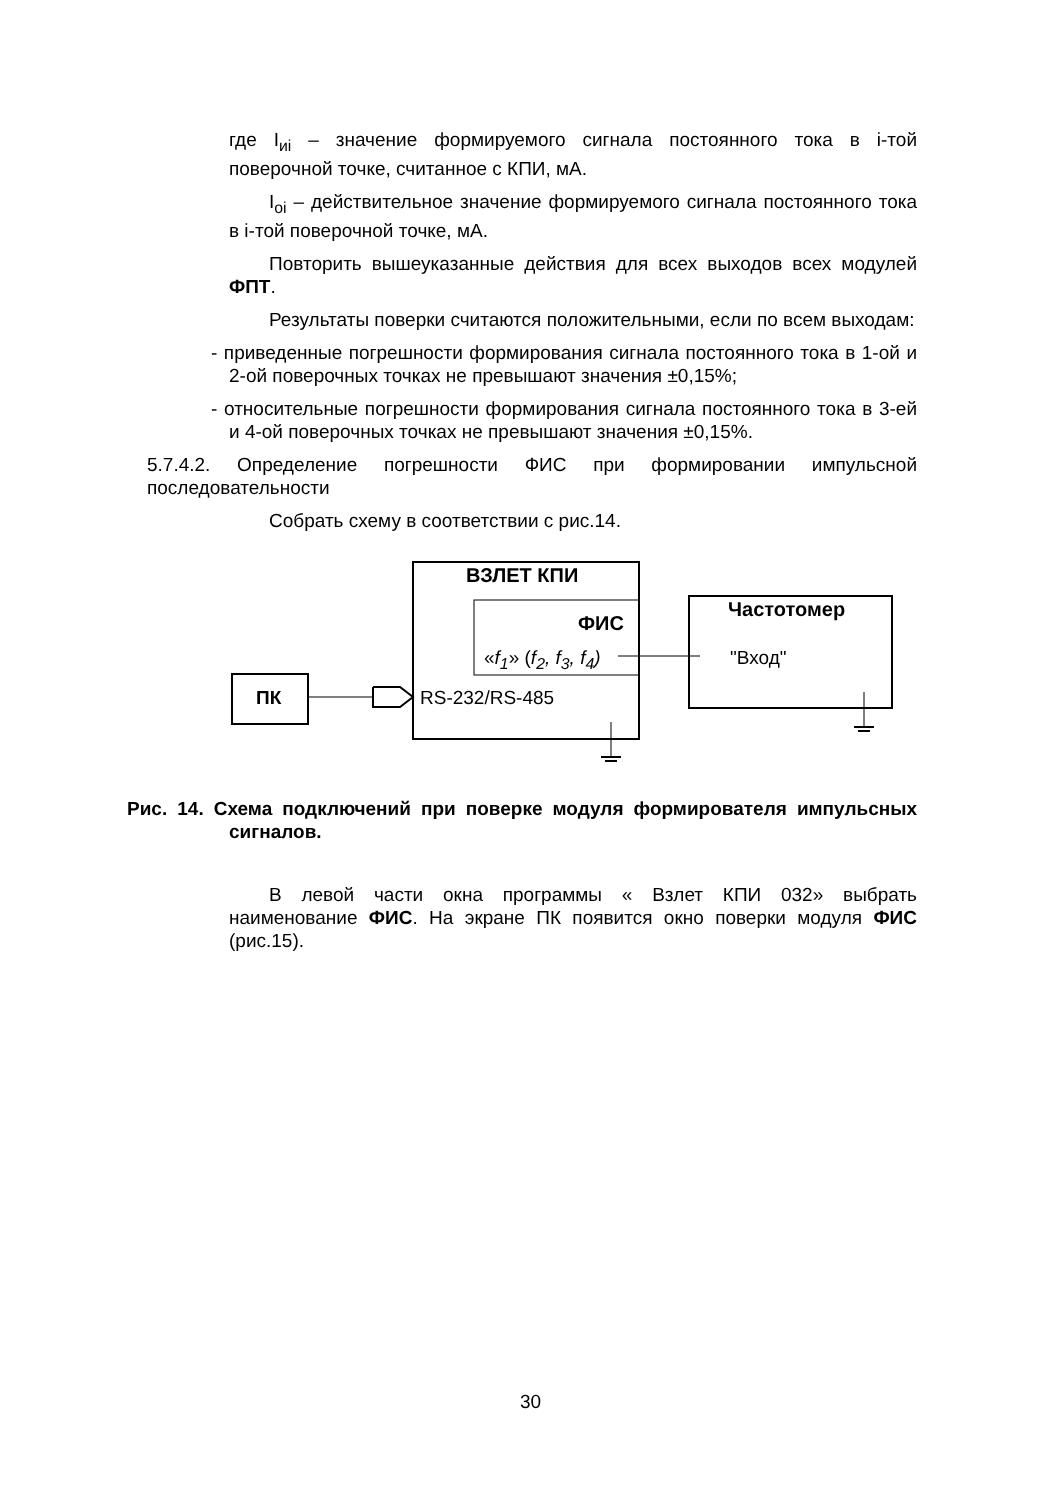где I<sub>иi</sub> – значение формируемого сигнала постоянного тока в i-той поверочной точке, считанное с КПИ, мА.
I<sub>оi</sub> – действительное значение формируемого сигнала постоянного тока в i-той поверочной точке, мА.
Повторить вышеуказанные действия для всех выходов всех модулей ФПТ.
Результаты поверки считаются положительными, если по всем выходам:
- приведенные погрешности формирования сигнала постоянного тока в 1-ой и 2-ой поверочных точках не превышают значения ±0,15%;
- относительные погрешности формирования сигнала постоянного тока в 3-ей и 4-ой поверочных точках не превышают значения ±0,15%.
5.7.4.2. Определение погрешности ФИС при формировании импульсной последовательности
Собрать схему в соответствии с рис.14.
ВЗЛЕТ КПИ
ФИС
«f<sub>1</sub>» (f<sub>2</sub>, f<sub>3</sub>, f<sub>4</sub>)
Частотомер
"Вход"
ПК RS-232/RS-485
Рис. 14. Схема подключений при поверке модуля формирователя импульсных сигналов.
В левой части окна программы « Взлет КПИ 032» выбрать наименование ФИС. На экране ПК появится окно поверки модуля ФИС (рис.15).
30